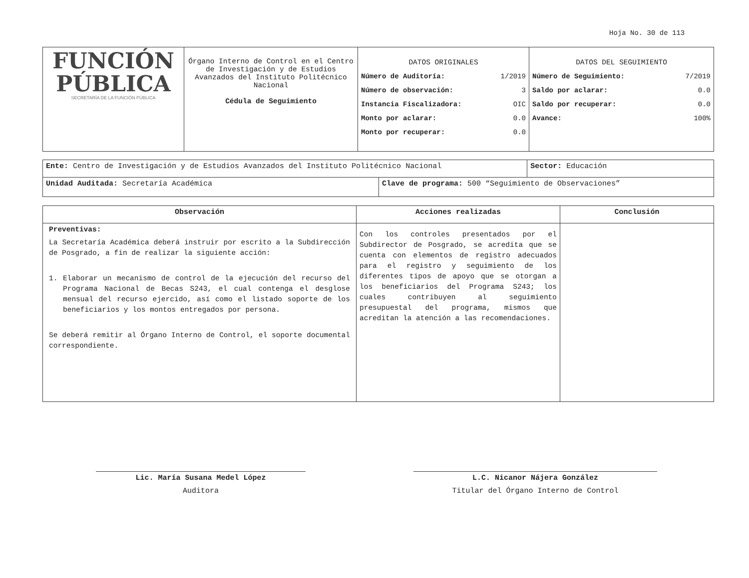Hoja No. 30 de 113
| FUNCIÓN PÚBLICA SECRETARÍA DE LA FUNCIÓN PÚBLICA | Órgano Interno de Control en el Centro de Investigación y de Estudios Avanzados del Instituto Politécnico Nacional Cédula de Seguimiento | DATOS ORIGINALES Número de Auditoría: 1/2019 Número de observación: 3 Instancia Fiscalizadora: OIC Monto por aclarar: 0.0 Monto por recuperar: 0.0 | DATOS DEL SEGUIMIENTO Número de Seguimiento: 7/2019 Saldo por aclarar: 0.0 Saldo por recuperar: 0.0 Avance: 100% |
| Ente: Centro de Investigación y de Estudios Avanzados del Instituto Politécnico Nacional | | Sector: Educación |
| Unidad Auditada: Secretaría Académica | Clave de programa: 500 “Seguimiento de Observaciones” | |
| Observación | Acciones realizadas | Conclusión |
| --- | --- | --- |
| Preventivas: La Secretaría Académica deberá instruir por escrito a la Subdirección de Posgrado, a fin de realizar la siguiente acción: 1. Elaborar un mecanismo de control de la ejecución del recurso del Programa Nacional de Becas S243, el cual contenga el desglose mensual del recurso ejercido, así como el listado soporte de los beneficiarios y los montos entregados por persona. Se deberá remitir al Órgano Interno de Control, el soporte documental correspondiente. | Con los controles presentados por el Subdirector de Posgrado, se acredita que se cuenta con elementos de registro adecuados para el registro y seguimiento de los diferentes tipos de apoyo que se otorgan a los beneficiarios del Programa S243; los cuales contribuyen al seguimiento presupuestal del programa, mismos que acreditan la atención a las recomendaciones. | |
Lic. María Susana Medel López
Auditora
L.C. Nicanor Nájera González
Titular del Órgano Interno de Control